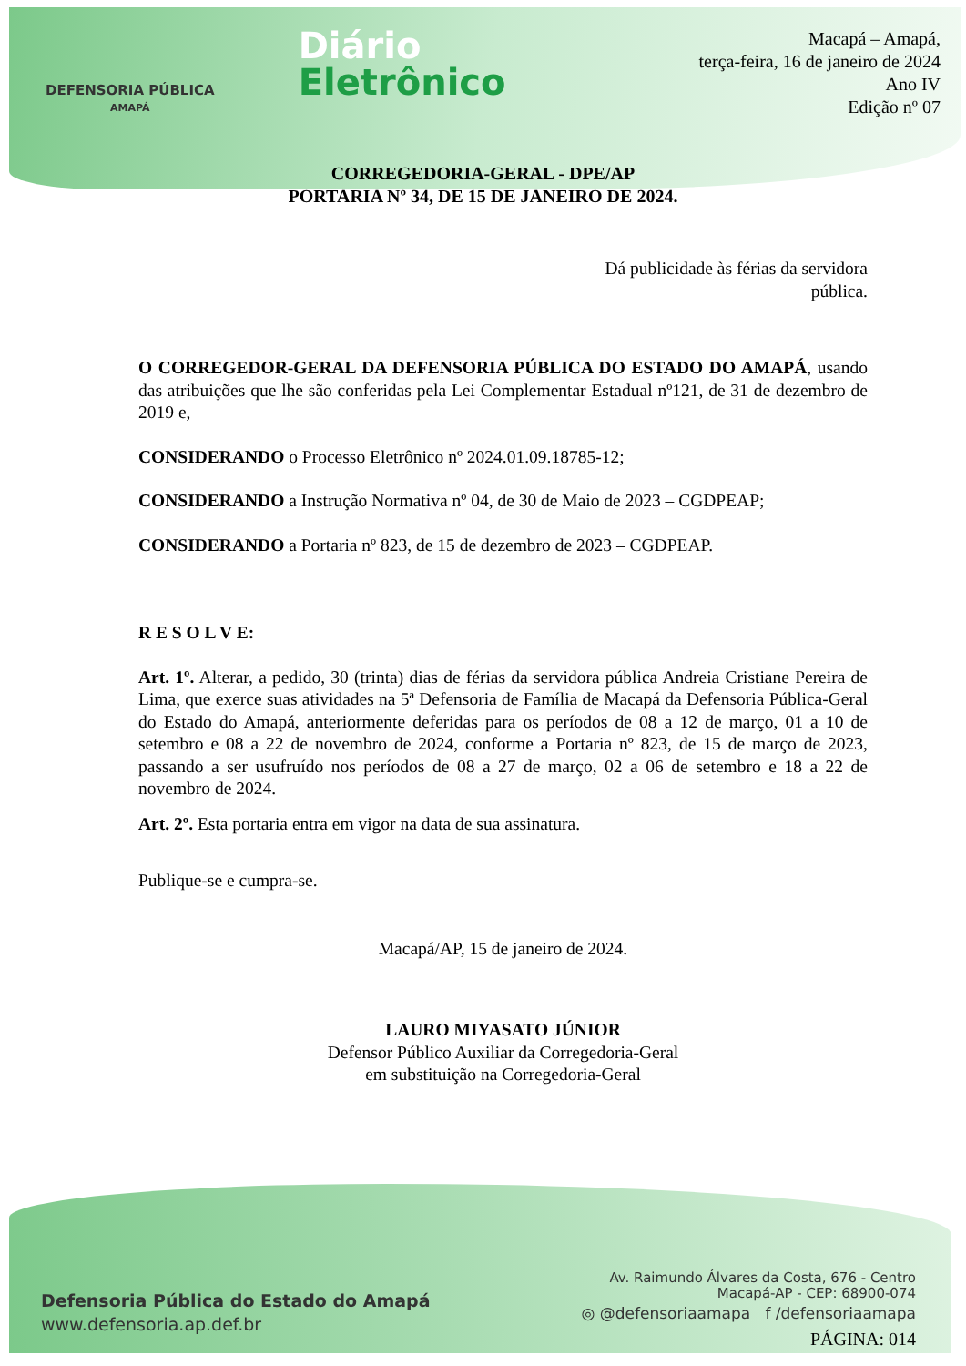DEFENSORIA PÚBLICA
AMAPÁ
Diário
Eletrônico
Macapá – Amapá,
terça-feira, 16 de janeiro de 2024
Ano IV
Edição nº 07
CORREGEDORIA-GERAL - DPE/AP
PORTARIA Nº 34, DE 15 DE JANEIRO DE 2024.
Dá publicidade às férias da servidora pública.
O CORREGEDOR-GERAL DA DEFENSORIA PÚBLICA DO ESTADO DO AMAPÁ, usando das atribuições que lhe são conferidas pela Lei Complementar Estadual nº121, de 31 de dezembro de 2019 e,
CONSIDERANDO o Processo Eletrônico nº 2024.01.09.18785-12;
CONSIDERANDO a Instrução Normativa nº 04, de 30 de Maio de 2023 – CGDPEAP;
CONSIDERANDO a Portaria nº 823, de 15 de dezembro de 2023 – CGDPEAP.
R E S O L V E:
Art. 1º. Alterar, a pedido, 30 (trinta) dias de férias da servidora pública Andreia Cristiane Pereira de Lima, que exerce suas atividades na 5ª Defensoria de Família de Macapá da Defensoria Pública-Geral do Estado do Amapá, anteriormente deferidas para os períodos de 08 a 12 de março, 01 a 10 de setembro e 08 a 22 de novembro de 2024, conforme a Portaria nº 823, de 15 de março de 2023, passando a ser usufruído nos períodos de 08 a 27 de março, 02 a 06 de setembro e 18 a 22 de novembro de 2024.
Art. 2º. Esta portaria entra em vigor na data de sua assinatura.
Publique-se e cumpra-se.
Macapá/AP, 15 de janeiro de 2024.
LAURO MIYASATO JÚNIOR
Defensor Público Auxiliar da Corregedoria-Geral
em substituição na Corregedoria-Geral
Defensoria Pública do Estado do Amapá
www.defensoria.ap.def.br
Av. Raimundo Álvares da Costa, 676 - Centro
Macapá-AP - CEP: 68900-074
◎ @defensoriaamapa f /defensoriaamapa
PÁGINA: 014